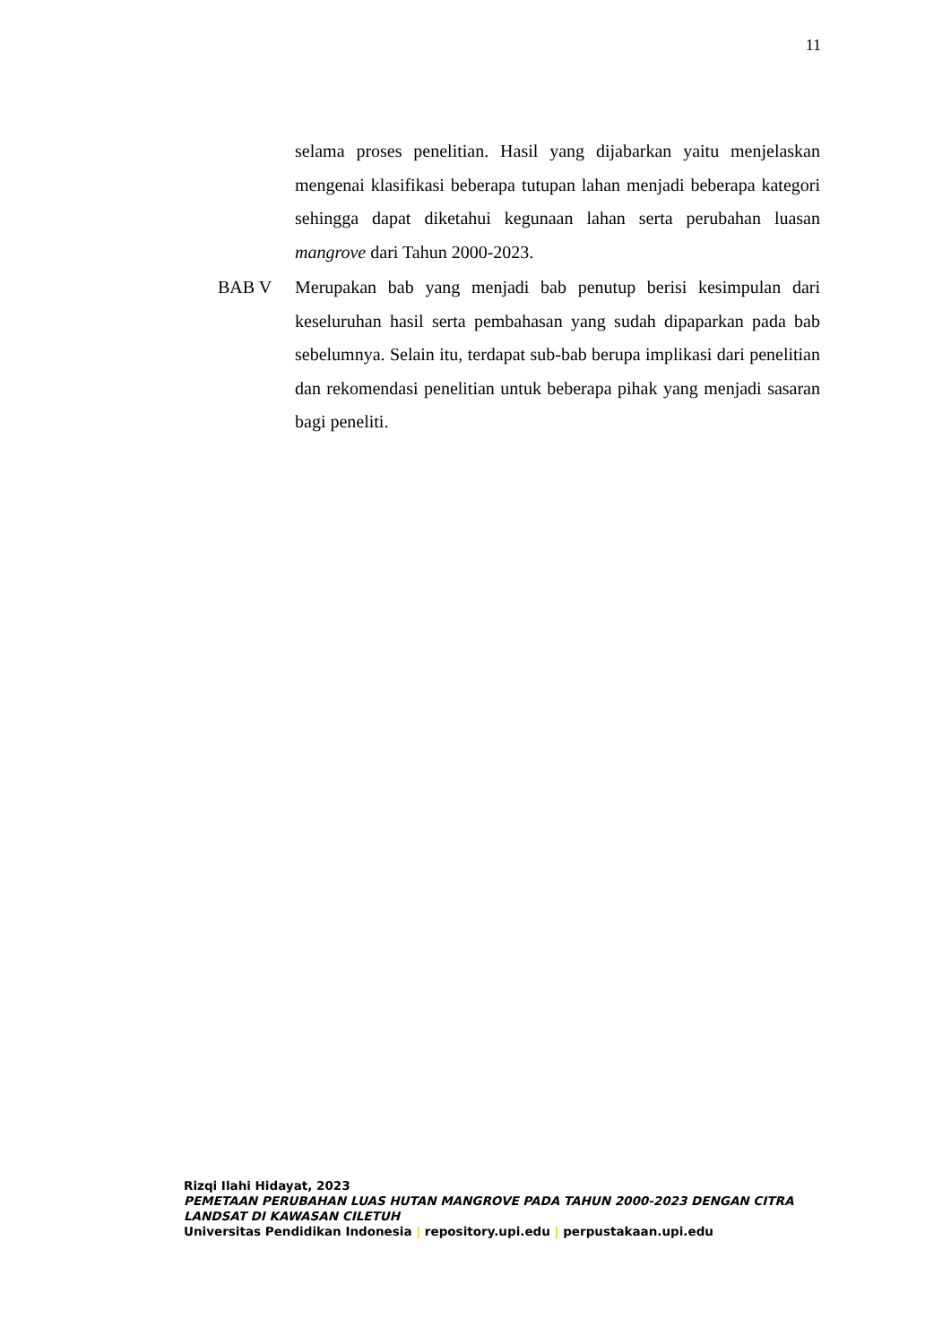11
selama proses penelitian. Hasil yang dijabarkan yaitu menjelaskan mengenai klasifikasi beberapa tutupan lahan menjadi beberapa kategori sehingga dapat diketahui kegunaan lahan serta perubahan luasan mangrove dari Tahun 2000-2023.
BAB V Merupakan bab yang menjadi bab penutup berisi kesimpulan dari keseluruhan hasil serta pembahasan yang sudah dipaparkan pada bab sebelumnya. Selain itu, terdapat sub-bab berupa implikasi dari penelitian dan rekomendasi penelitian untuk beberapa pihak yang menjadi sasaran bagi peneliti.
Rizqi Ilahi Hidayat, 2023
PEMETAAN PERUBAHAN LUAS HUTAN MANGROVE PADA TAHUN 2000-2023 DENGAN CITRA LANDSAT DI KAWASAN CILETUH
Universitas Pendidikan Indonesia | repository.upi.edu | perpustakaan.upi.edu